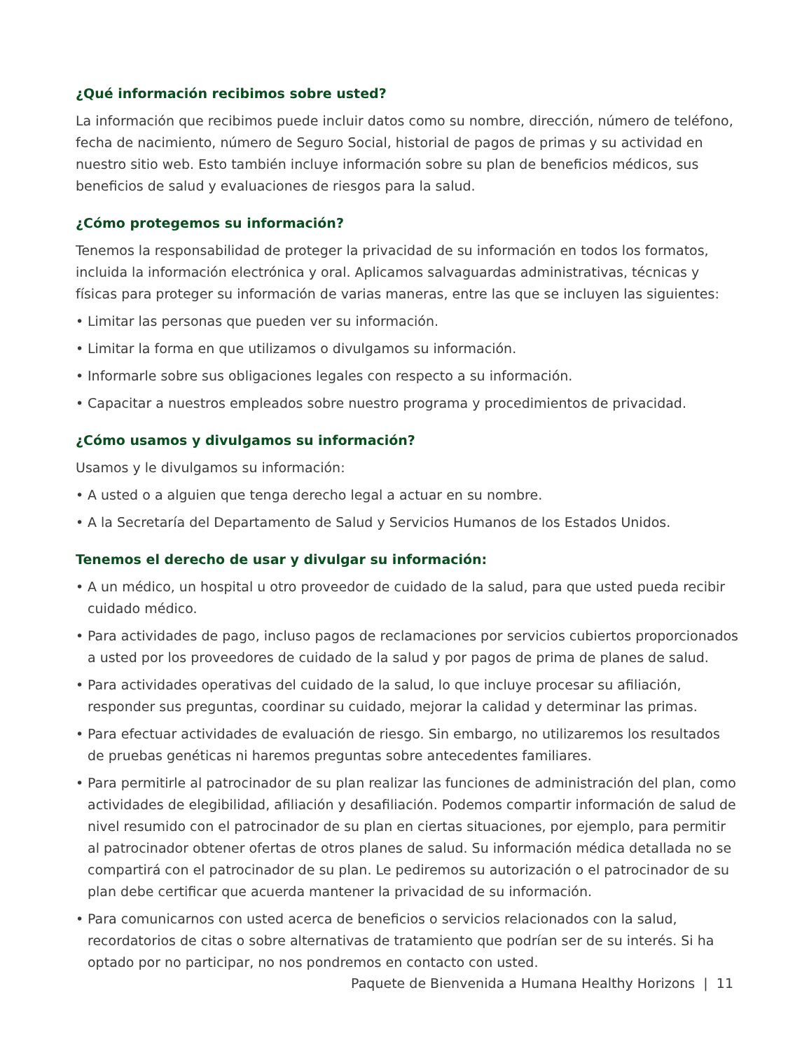¿Qué información recibimos sobre usted?
La información que recibimos puede incluir datos como su nombre, dirección, número de teléfono, fecha de nacimiento, número de Seguro Social, historial de pagos de primas y su actividad en nuestro sitio web. Esto también incluye información sobre su plan de beneficios médicos, sus beneficios de salud y evaluaciones de riesgos para la salud.
¿Cómo protegemos su información?
Tenemos la responsabilidad de proteger la privacidad de su información en todos los formatos, incluida la información electrónica y oral. Aplicamos salvaguardas administrativas, técnicas y físicas para proteger su información de varias maneras, entre las que se incluyen las siguientes:
• Limitar las personas que pueden ver su información.
• Limitar la forma en que utilizamos o divulgamos su información.
• Informarle sobre sus obligaciones legales con respecto a su información.
• Capacitar a nuestros empleados sobre nuestro programa y procedimientos de privacidad.
¿Cómo usamos y divulgamos su información?
Usamos y le divulgamos su información:
• A usted o a alguien que tenga derecho legal a actuar en su nombre.
• A la Secretaría del Departamento de Salud y Servicios Humanos de los Estados Unidos.
Tenemos el derecho de usar y divulgar su información:
• A un médico, un hospital u otro proveedor de cuidado de la salud, para que usted pueda recibir cuidado médico.
• Para actividades de pago, incluso pagos de reclamaciones por servicios cubiertos proporcionados a usted por los proveedores de cuidado de la salud y por pagos de prima de planes de salud.
• Para actividades operativas del cuidado de la salud, lo que incluye procesar su afiliación, responder sus preguntas, coordinar su cuidado, mejorar la calidad y determinar las primas.
• Para efectuar actividades de evaluación de riesgo. Sin embargo, no utilizaremos los resultados de pruebas genéticas ni haremos preguntas sobre antecedentes familiares.
• Para permitirle al patrocinador de su plan realizar las funciones de administración del plan, como actividades de elegibilidad, afiliación y desafiliación. Podemos compartir información de salud de nivel resumido con el patrocinador de su plan en ciertas situaciones, por ejemplo, para permitir al patrocinador obtener ofertas de otros planes de salud. Su información médica detallada no se compartirá con el patrocinador de su plan. Le pediremos su autorización o el patrocinador de su plan debe certificar que acuerda mantener la privacidad de su información.
• Para comunicarnos con usted acerca de beneficios o servicios relacionados con la salud, recordatorios de citas o sobre alternativas de tratamiento que podrían ser de su interés. Si ha optado por no participar, no nos pondremos en contacto con usted.
Paquete de Bienvenida a Humana Healthy Horizons | 11